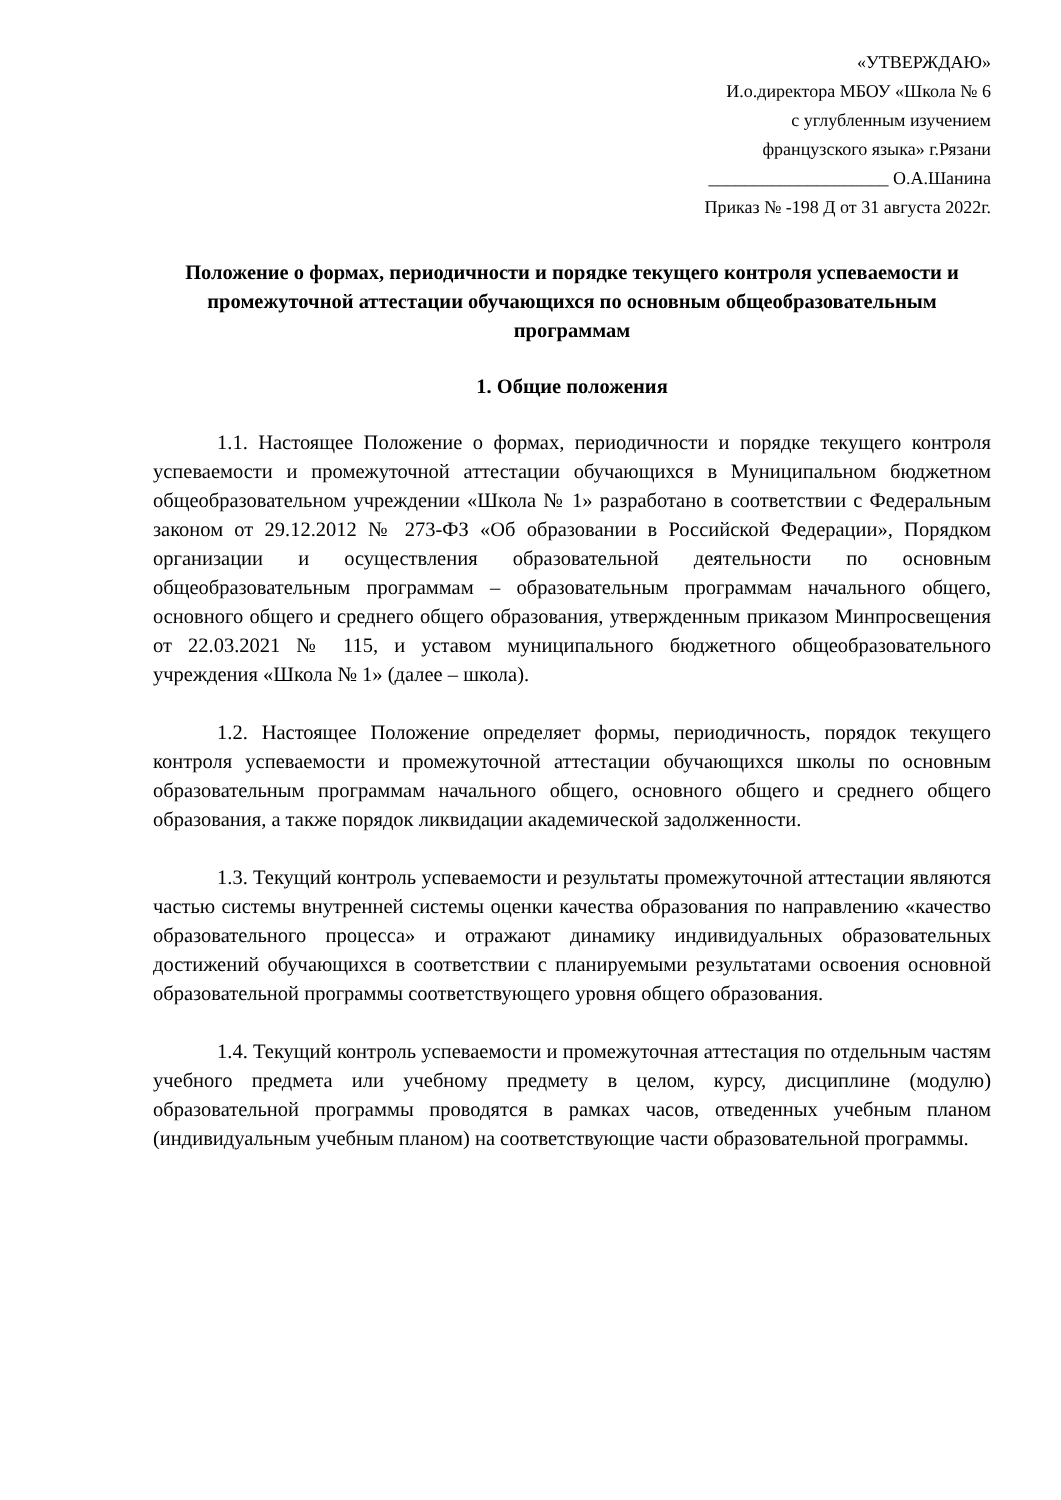«УТВЕРЖДАЮ»
И.о.директора МБОУ «Школа № 6
с углубленным изучением
французского языка» г.Рязани
____________________ О.А.Шанина
Приказ № -198 Д от 31 августа 2022г.
Положение о формах, периодичности и порядке текущего контроля успеваемости и промежуточной аттестации обучающихся по основным общеобразовательным программам
1. Общие положения
1.1. Настоящее Положение о формах, периодичности и порядке текущего контроля успеваемости и промежуточной аттестации обучающихся в Муниципальном бюджетном общеобразовательном учреждении «Школа № 1» разработано в соответствии с Федеральным законом от 29.12.2012 № 273-ФЗ «Об образовании в Российской Федерации», Порядком организации и осуществления образовательной деятельности по основным общеобразовательным программам – образовательным программам начального общего, основного общего и среднего общего образования, утвержденным приказом Минпросвещения от 22.03.2021 № 115, и уставом муниципального бюджетного общеобразовательного учреждения «Школа № 1» (далее – школа).
1.2. Настоящее Положение определяет формы, периодичность, порядок текущего контроля успеваемости и промежуточной аттестации обучающихся школы по основным образовательным программам начального общего, основного общего и среднего общего образования, а также порядок ликвидации академической задолженности.
1.3. Текущий контроль успеваемости и результаты промежуточной аттестации являются частью системы внутренней системы оценки качества образования по направлению «качество образовательного процесса» и отражают динамику индивидуальных образовательных достижений обучающихся в соответствии с планируемыми результатами освоения основной образовательной программы соответствующего уровня общего образования.
1.4. Текущий контроль успеваемости и промежуточная аттестация по отдельным частям учебного предмета или учебному предмету в целом, курсу, дисциплине (модулю) образовательной программы проводятся в рамках часов, отведенных учебным планом (индивидуальным учебным планом) на соответствующие части образовательной программы.